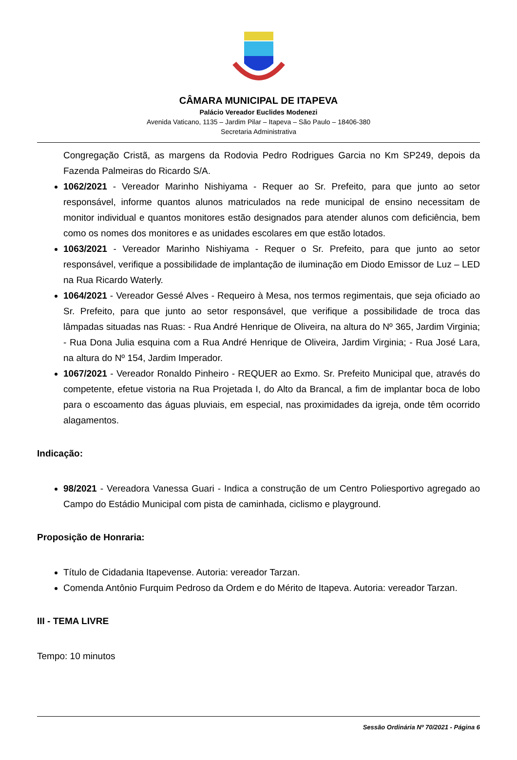CÂMARA MUNICIPAL DE ITAPEVA
Palácio Vereador Euclides Modenezi
Avenida Vaticano, 1135 – Jardim Pilar – Itapeva – São Paulo – 18406-380
Secretaria Administrativa
Congregação Cristã, as margens da Rodovia Pedro Rodrigues Garcia no Km SP249, depois da Fazenda Palmeiras do Ricardo S/A.
1062/2021 - Vereador Marinho Nishiyama - Requer ao Sr. Prefeito, para que junto ao setor responsável, informe quantos alunos matriculados na rede municipal de ensino necessitam de monitor individual e quantos monitores estão designados para atender alunos com deficiência, bem como os nomes dos monitores e as unidades escolares em que estão lotados.
1063/2021 - Vereador Marinho Nishiyama - Requer o Sr. Prefeito, para que junto ao setor responsável, verifique a possibilidade de implantação de iluminação em Diodo Emissor de Luz – LED na Rua Ricardo Waterly.
1064/2021 - Vereador Gessé Alves - Requeiro à Mesa, nos termos regimentais, que seja oficiado ao Sr. Prefeito, para que junto ao setor responsável, que verifique a possibilidade de troca das lâmpadas situadas nas Ruas: - Rua André Henrique de Oliveira, na altura do Nº 365, Jardim Virginia; - Rua Dona Julia esquina com a Rua André Henrique de Oliveira, Jardim Virginia; - Rua José Lara, na altura do Nº 154, Jardim Imperador.
1067/2021 - Vereador Ronaldo Pinheiro - REQUER ao Exmo. Sr. Prefeito Municipal que, através do competente, efetue vistoria na Rua Projetada I, do Alto da Brancal, a fim de implantar boca de lobo para o escoamento das águas pluviais, em especial, nas proximidades da igreja, onde têm ocorrido alagamentos.
Indicação:
98/2021 - Vereadora Vanessa Guari - Indica a construção de um Centro Poliesportivo agregado ao Campo do Estádio Municipal com pista de caminhada, ciclismo e playground.
Proposição de Honraria:
Título de Cidadania Itapevense. Autoria: vereador Tarzan.
Comenda Antônio Furquim Pedroso da Ordem e do Mérito de Itapeva. Autoria: vereador Tarzan.
III - TEMA LIVRE
Tempo: 10 minutos
Sessão Ordinária Nº 70/2021 - Página 6